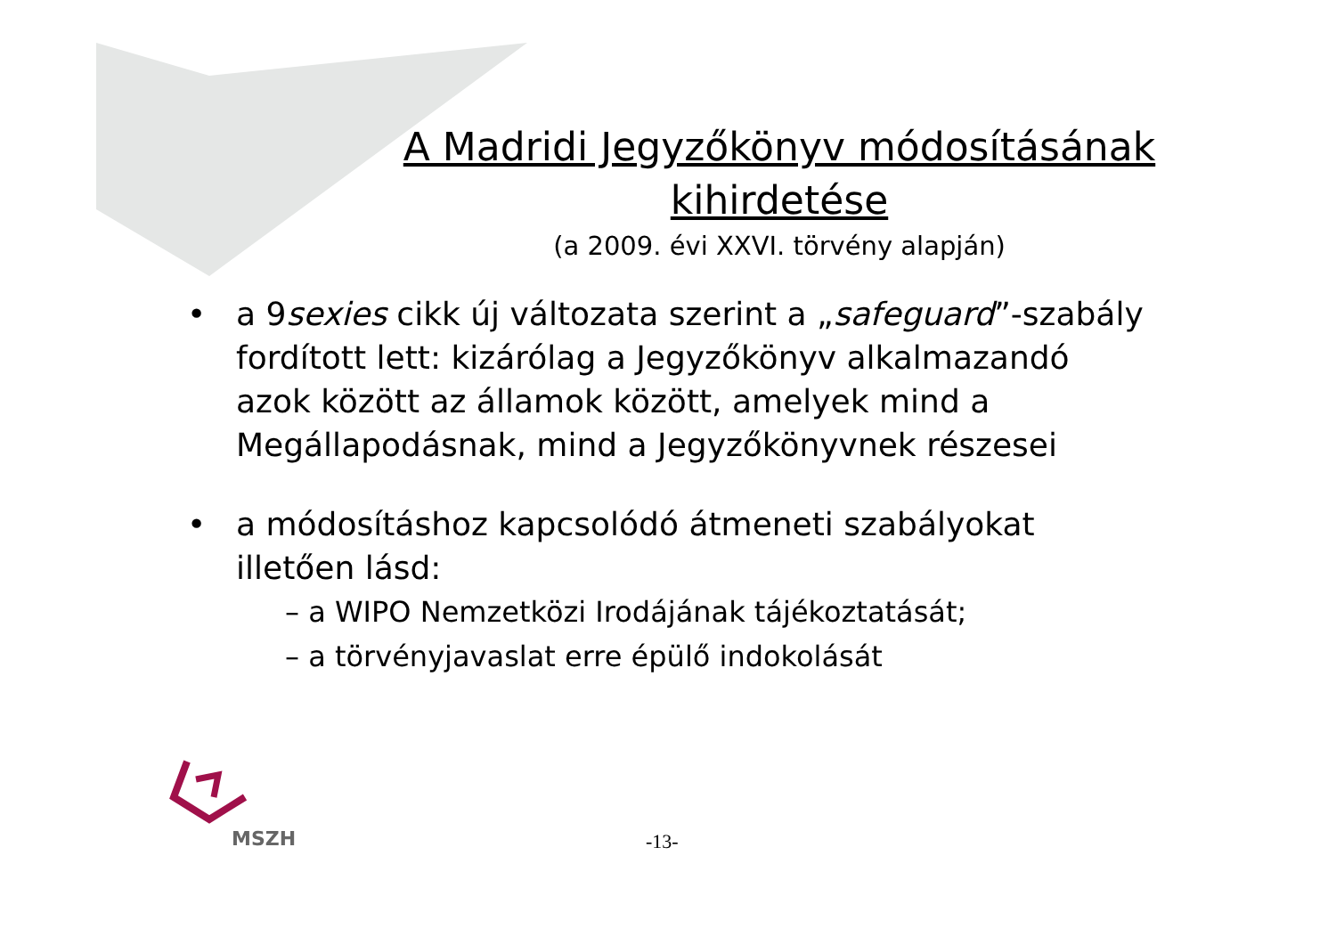A Madridi Jegyzőkönyv módosításának
kihirdetése
(a 2009. évi XXVI. törvény alapján)
• a 9sexies cikk új változata szerint a „safeguard”-szabály fordított lett: kizárólag a Jegyzőkönyv alkalmazandó azok között az államok között, amelyek mind a Megállapodásnak, mind a Jegyzőkönyvnek részesei
• a módosításhoz kapcsolódó átmeneti szabályokat illetően lásd:
– a WIPO Nemzetközi Irodájának tájékoztatását;
– a törvényjavaslat erre épülő indokolását
MSZH
-13-